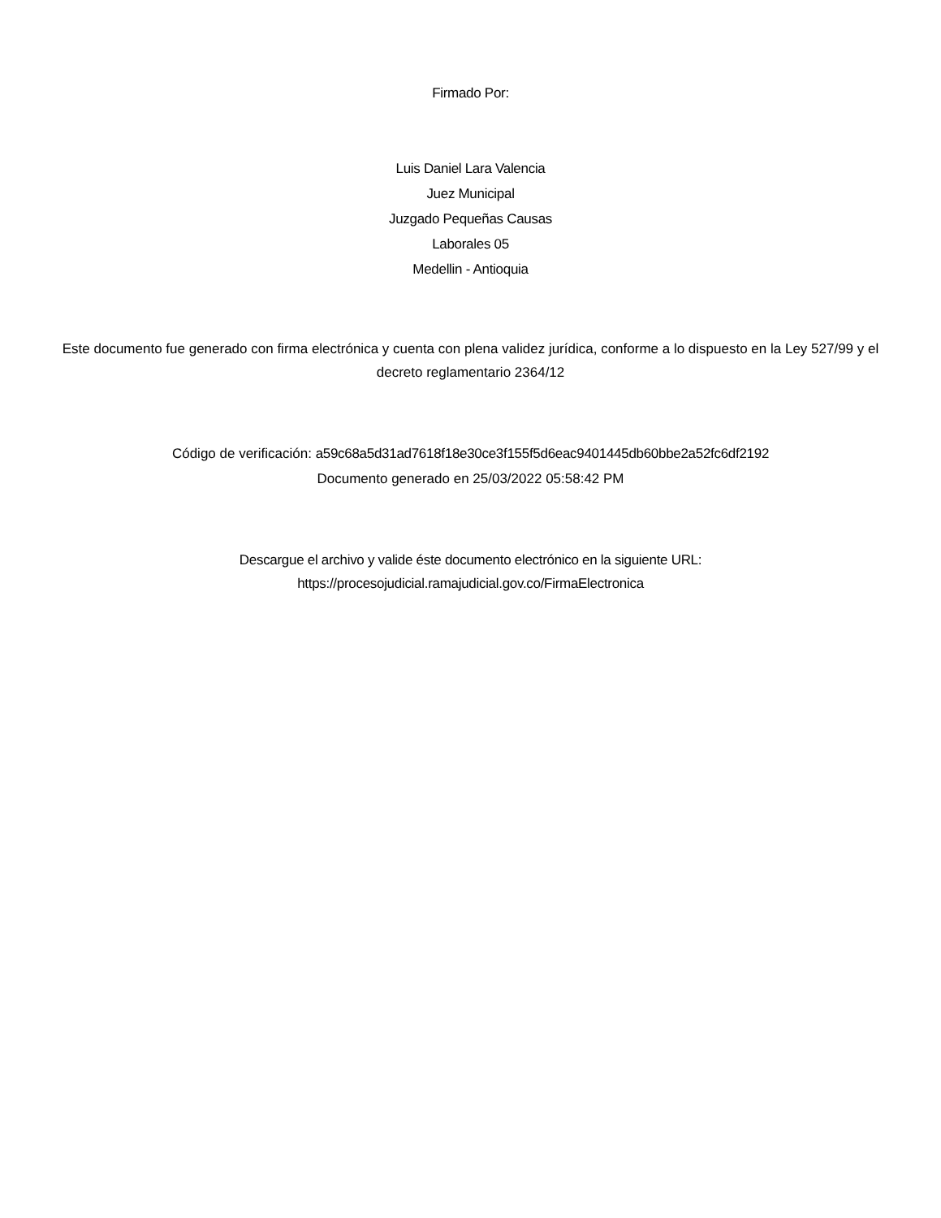Firmado Por:
Luis Daniel Lara Valencia
Juez Municipal
Juzgado Pequeñas Causas
Laborales 05
Medellin - Antioquia
Este documento fue generado con firma electrónica y cuenta con plena validez jurídica, conforme a lo dispuesto en la Ley 527/99 y el decreto reglamentario 2364/12
Código de verificación: a59c68a5d31ad7618f18e30ce3f155f5d6eac9401445db60bbe2a52fc6df2192
Documento generado en 25/03/2022 05:58:42 PM
Descargue el archivo y valide éste documento electrónico en la siguiente URL:
https://procesojudicial.ramajudicial.gov.co/FirmaElectronica